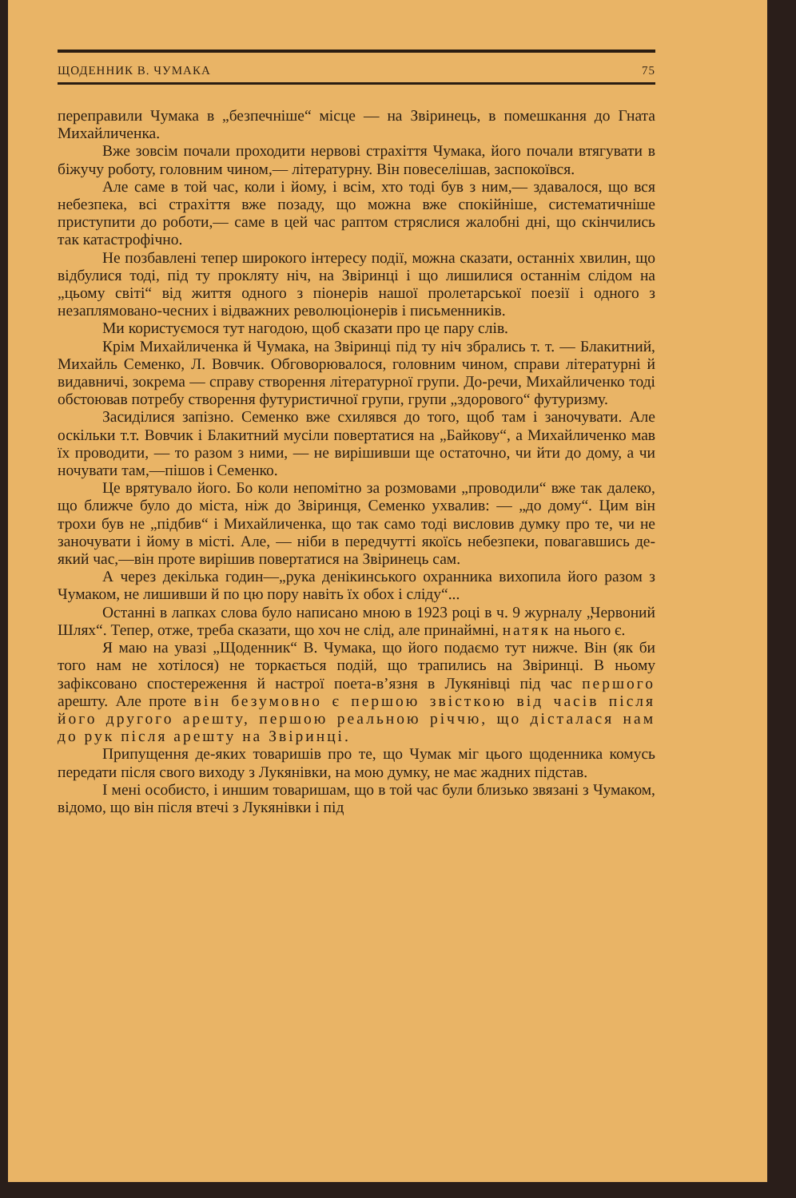ЩОДЕННИК В. ЧУМАКА 75
переправили Чумака в „безпечніше“ місце — на Звіринець, в помешкання до Гната Михайличенка.
Вже зовсім почали проходити нервові страхіття Чумака, його почали втягувати в біжучу роботу, головним чином,— літературну. Він повеселішав, заспокоївся.
Але саме в той час, коли і йому, і всім, хто тоді був з ним,— здавалося, що вся небезпека, всі страхіття вже позаду, що можна вже спокійніше, систематичніше приступити до роботи,— саме в цей час раптом стряслися жалобні дні, що скінчились так катастрофічно.
Не позбавлені тепер широкого інтересу події, можна сказати, останніх хвилин, що відбулися тоді, під ту прокляту ніч, на Звіринці і що лишилися останнім слідом на „цьому світі“ від життя одного з піонерів нашої пролетарської поезії і одного з незаплямовано-чесних і відважних революціонерів і письменників.
Ми користуємося тут нагодою, щоб сказати про це пару слів.
Крім Михайличенка й Чумака, на Звіринці під ту ніч збрались т. т. — Блакитний, Михайль Семенко, Л. Вовчик. Обговорювалося, головним чином, справи літературні й видавничі, зокрема — справу створення літературної групи. До-речи, Михайличенко тоді обстоював потребу створення футуристичної групи, групи „здорового“ футуризму.
Засиділися запізно. Семенко вже схилявся до того, щоб там і заночувати. Але оскільки т.т. Вовчик і Блакитний мусіли повертатися на „Байкову“, а Михайличенко мав їх проводити, — то разом з ними, — не вирішивши ще остаточно, чи йти до дому, а чи ночувати там,—пішов і Семенко.
Це врятувало його. Бо коли непомітно за розмовами „проводили“ вже так далеко, що ближче було до міста, ніж до Звіринця, Семенко ухвалив: — „до дому“. Цим він трохи був не „підбив“ і Михайличенка, що так само тоді висловив думку про те, чи не заночувати і йому в місті. Але, — ніби в передчутті якоїсь небезпеки, повагавшись де-який час,—він проте вирішив повертатися на Звіринець сам.
А через декілька годин—„рука денікинського охранника вихопила його разом з Чумаком, не лишивши й по цю пору навіть їх обох і сліду“...
Останні в лапках слова було написано мною в 1923 році в ч. 9 журналу „Червоний Шлях“. Тепер, отже, треба сказати, що хоч не слід, але принаймні, натяк на нього є.
Я маю на увазі „Щоденник“ В. Чумака, що його подаємо тут нижче. Він (як би того нам не хотілося) не торкається подій, що трапились на Звіринці. В ньому зафіксовано спостереження й настрої поета-в’язня в Лукянівці під час першого арешту. Але проте він безумовно є першою звісткою від часів після його другого арешту, першою реальною річчю, що дісталася нам до рук після арешту на Звіринці.
Припущення де-яких товаришів про те, що Чумак міг цього щоденника комусь передати після свого виходу з Лукянівки, на мою думку, не має жадних підстав.
І мені особисто, і иншим товаришам, що в той час були близько звязані з Чумаком, відомо, що він після втечі з Лукянівки і під